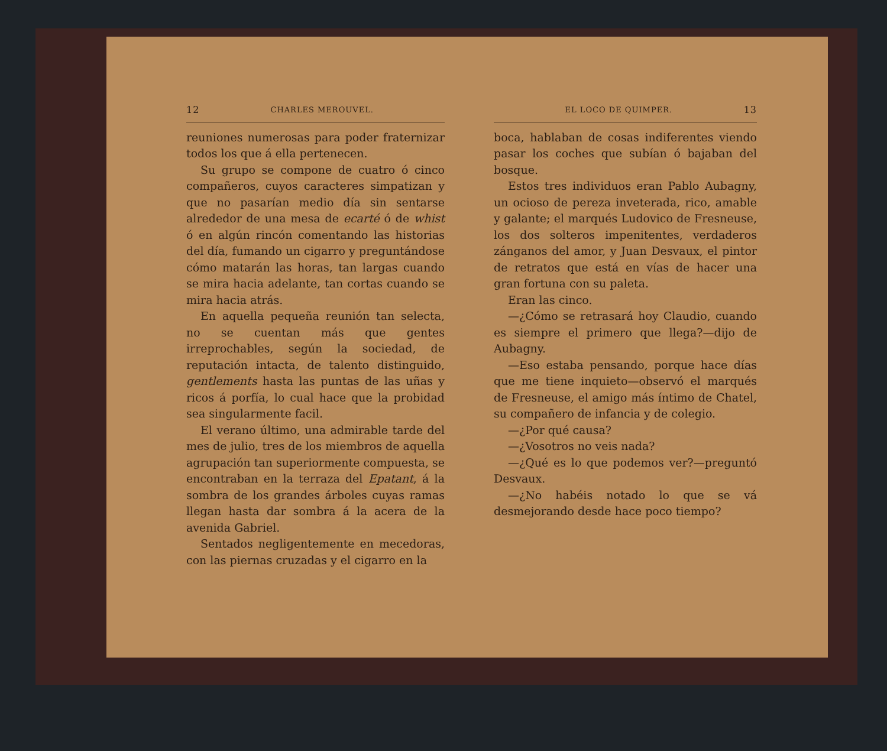12 CHARLES MEROUVEL.
reuniones numerosas para poder fraternizar todos los que á ella pertenecen.
Su grupo se compone de cuatro ó cinco compañeros, cuyos caracteres simpatizan y que no pasarían medio día sin sentarse alrededor de una mesa de ecarté ó de whist ó en algún rincón comentando las historias del día, fumando un cigarro y preguntándose cómo matarán las horas, tan largas cuando se mira hacia adelante, tan cortas cuando se mira hacia atrás.
En aquella pequeña reunión tan selecta, no se cuentan más que gentes irreprochables, según la sociedad, de reputación intacta, de talento distinguido, gentlements hasta las puntas de las uñas y ricos á porfía, lo cual hace que la probidad sea singularmente facil.
El verano último, una admirable tarde del mes de julio, tres de los miembros de aquella agrupación tan superiormente compuesta, se encontraban en la terraza del Epatant, á la sombra de los grandes árboles cuyas ramas llegan hasta dar sombra á la acera de la avenida Gabriel.
Sentados negligentemente en mecedoras, con las piernas cruzadas y el cigarro en la
EL LOCO DE QUIMPER. 13
boca, hablaban de cosas indiferentes viendo pasar los coches que subían ó bajaban del bosque.
Estos tres individuos eran Pablo Aubagny, un ocioso de pereza inveterada, rico, amable y galante; el marqués Ludovico de Fresneuse, los dos solteros impenitentes, verdaderos zánganos del amor, y Juan Desvaux, el pintor de retratos que está en vías de hacer una gran fortuna con su paleta.
Eran las cinco.
—¿Cómo se retrasará hoy Claudio, cuando es siempre el primero que llega?—dijo de Aubagny.
—Eso estaba pensando, porque hace días que me tiene inquieto—observó el marqués de Fresneuse, el amigo más íntimo de Chatel, su compañero de infancia y de colegio.
—¿Por qué causa?
—¿Vosotros no veis nada?
—¿Qué es lo que podemos ver?—preguntó Desvaux.
—¿No habéis notado lo que se vá desmejorando desde hace poco tiempo?